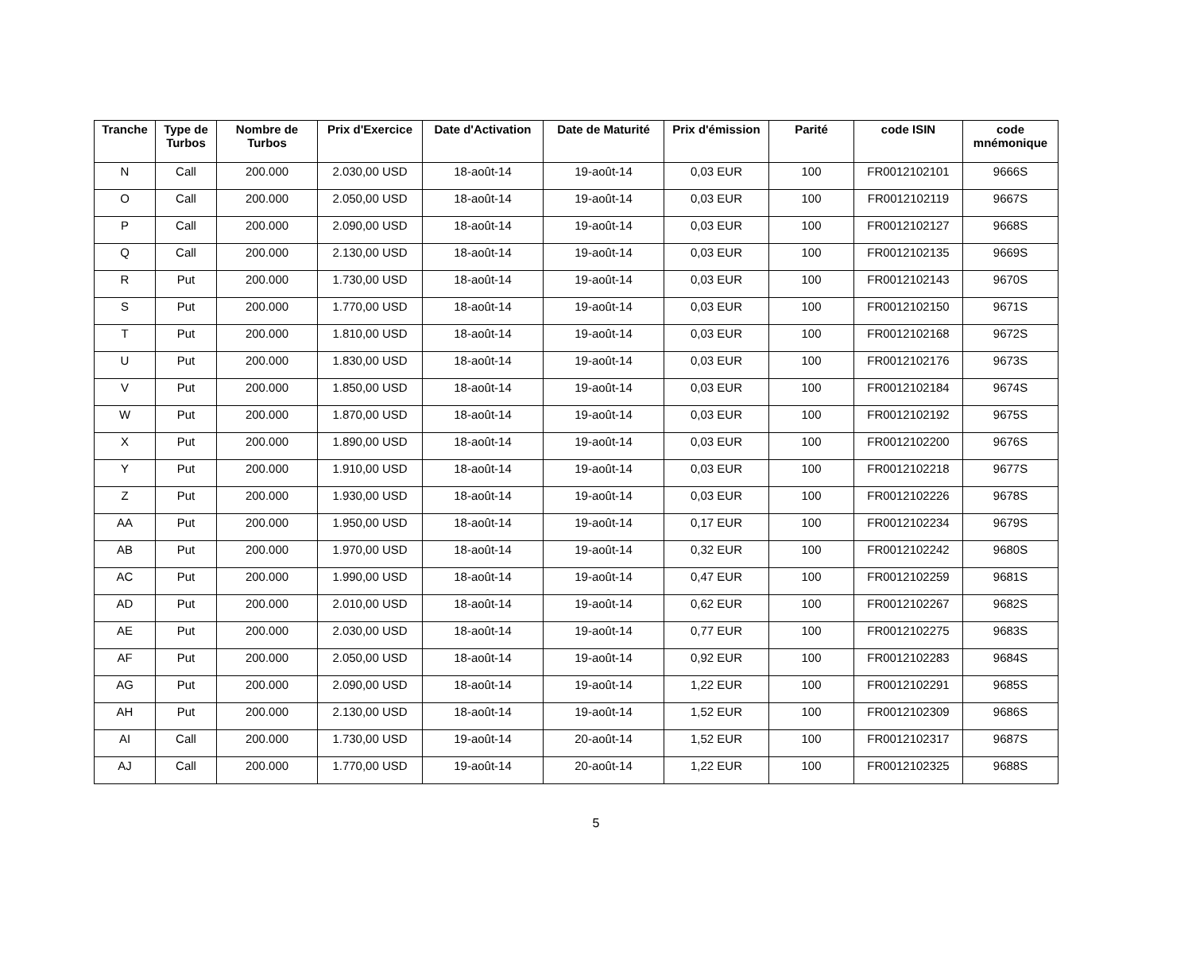| Tranche | Type de Turbos | Nombre de Turbos | Prix d'Exercice | Date d'Activation | Date de Maturité | Prix d'émission | Parité | code ISIN | code mnémonique |
| --- | --- | --- | --- | --- | --- | --- | --- | --- | --- |
| N | Call | 200.000 | 2.030,00 USD | 18-août-14 | 19-août-14 | 0,03 EUR | 100 | FR0012102101 | 9666S |
| O | Call | 200.000 | 2.050,00 USD | 18-août-14 | 19-août-14 | 0,03 EUR | 100 | FR0012102119 | 9667S |
| P | Call | 200.000 | 2.090,00 USD | 18-août-14 | 19-août-14 | 0,03 EUR | 100 | FR0012102127 | 9668S |
| Q | Call | 200.000 | 2.130,00 USD | 18-août-14 | 19-août-14 | 0,03 EUR | 100 | FR0012102135 | 9669S |
| R | Put | 200.000 | 1.730,00 USD | 18-août-14 | 19-août-14 | 0,03 EUR | 100 | FR0012102143 | 9670S |
| S | Put | 200.000 | 1.770,00 USD | 18-août-14 | 19-août-14 | 0,03 EUR | 100 | FR0012102150 | 9671S |
| T | Put | 200.000 | 1.810,00 USD | 18-août-14 | 19-août-14 | 0,03 EUR | 100 | FR0012102168 | 9672S |
| U | Put | 200.000 | 1.830,00 USD | 18-août-14 | 19-août-14 | 0,03 EUR | 100 | FR0012102176 | 9673S |
| V | Put | 200.000 | 1.850,00 USD | 18-août-14 | 19-août-14 | 0,03 EUR | 100 | FR0012102184 | 9674S |
| W | Put | 200.000 | 1.870,00 USD | 18-août-14 | 19-août-14 | 0,03 EUR | 100 | FR0012102192 | 9675S |
| X | Put | 200.000 | 1.890,00 USD | 18-août-14 | 19-août-14 | 0,03 EUR | 100 | FR0012102200 | 9676S |
| Y | Put | 200.000 | 1.910,00 USD | 18-août-14 | 19-août-14 | 0,03 EUR | 100 | FR0012102218 | 9677S |
| Z | Put | 200.000 | 1.930,00 USD | 18-août-14 | 19-août-14 | 0,03 EUR | 100 | FR0012102226 | 9678S |
| AA | Put | 200.000 | 1.950,00 USD | 18-août-14 | 19-août-14 | 0,17 EUR | 100 | FR0012102234 | 9679S |
| AB | Put | 200.000 | 1.970,00 USD | 18-août-14 | 19-août-14 | 0,32 EUR | 100 | FR0012102242 | 9680S |
| AC | Put | 200.000 | 1.990,00 USD | 18-août-14 | 19-août-14 | 0,47 EUR | 100 | FR0012102259 | 9681S |
| AD | Put | 200.000 | 2.010,00 USD | 18-août-14 | 19-août-14 | 0,62 EUR | 100 | FR0012102267 | 9682S |
| AE | Put | 200.000 | 2.030,00 USD | 18-août-14 | 19-août-14 | 0,77 EUR | 100 | FR0012102275 | 9683S |
| AF | Put | 200.000 | 2.050,00 USD | 18-août-14 | 19-août-14 | 0,92 EUR | 100 | FR0012102283 | 9684S |
| AG | Put | 200.000 | 2.090,00 USD | 18-août-14 | 19-août-14 | 1,22 EUR | 100 | FR0012102291 | 9685S |
| AH | Put | 200.000 | 2.130,00 USD | 18-août-14 | 19-août-14 | 1,52 EUR | 100 | FR0012102309 | 9686S |
| AI | Call | 200.000 | 1.730,00 USD | 19-août-14 | 20-août-14 | 1,52 EUR | 100 | FR0012102317 | 9687S |
| AJ | Call | 200.000 | 1.770,00 USD | 19-août-14 | 20-août-14 | 1,22 EUR | 100 | FR0012102325 | 9688S |
5